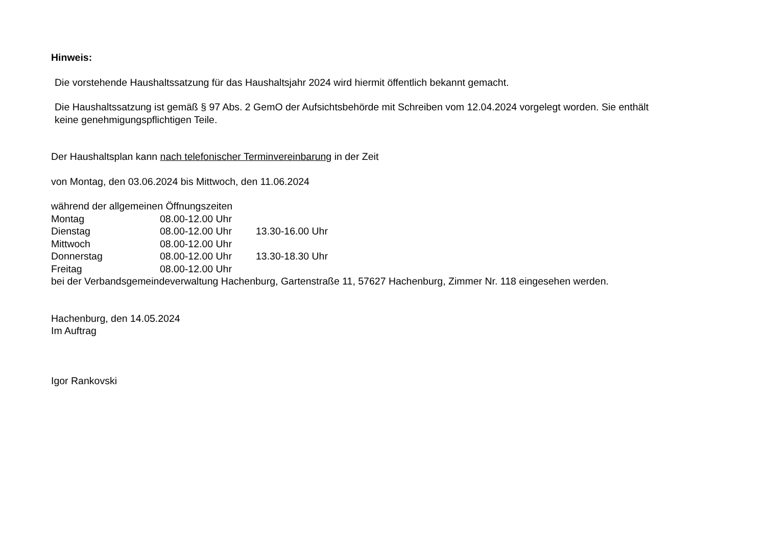Hinweis:
Die vorstehende Haushaltssatzung für das Haushaltsjahr 2024 wird hiermit öffentlich bekannt gemacht.
Die Haushaltssatzung ist gemäß § 97 Abs. 2 GemO der Aufsichtsbehörde mit Schreiben vom 12.04.2024 vorgelegt worden. Sie enthält
keine genehmigungspflichtigen Teile.
Der Haushaltsplan kann nach telefonischer Terminvereinbarung in der Zeit
von Montag, den 03.06.2024 bis Mittwoch, den 11.06.2024
während der allgemeinen Öffnungszeiten
| Montag | 08.00-12.00 Uhr | |
| Dienstag | 08.00-12.00 Uhr | 13.30-16.00 Uhr |
| Mittwoch | 08.00-12.00 Uhr | |
| Donnerstag | 08.00-12.00 Uhr | 13.30-18.30 Uhr |
| Freitag | 08.00-12.00 Uhr | |
bei der Verbandsgemeindeverwaltung Hachenburg, Gartenstraße 11, 57627 Hachenburg, Zimmer Nr. 118 eingesehen werden.
Hachenburg, den 14.05.2024
Im Auftrag
Igor Rankovski